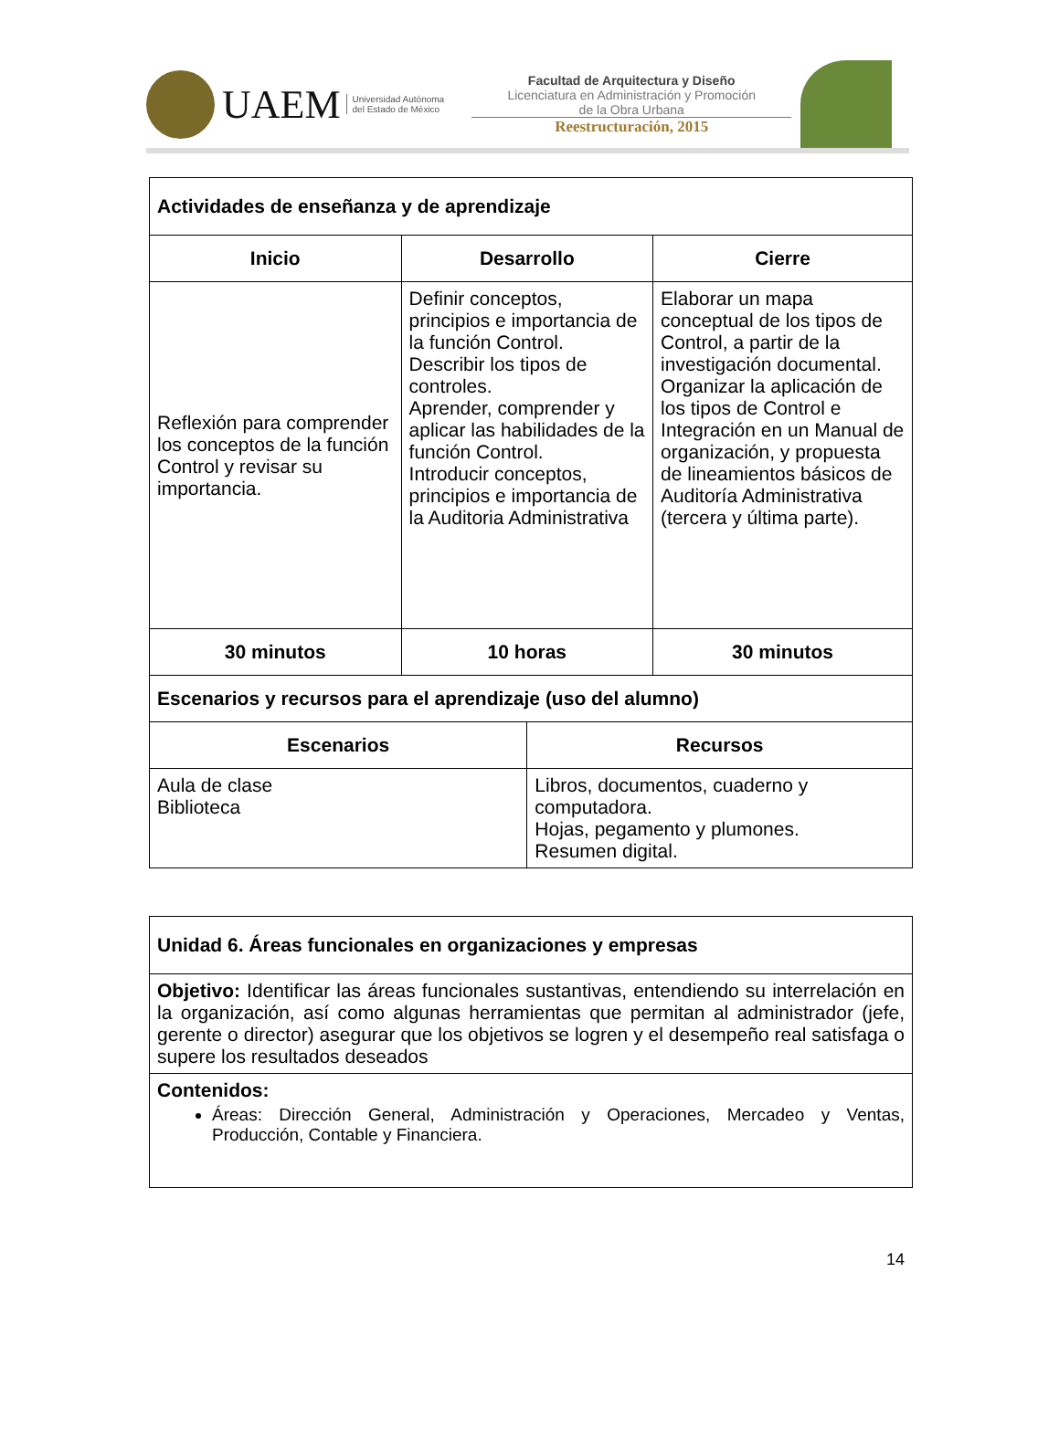UAEM
Universidad Autónoma
del Estado de México
Facultad de Arquitectura y Diseño
Licenciatura en Administración y Promoción
de la Obra Urbana
Reestructuración, 2015
| Actividades de enseñanza y de aprendizaje | | | |
| Inicio | Desarrollo | | Cierre |
| Reflexión para comprender los conceptos de la función Control y revisar su importancia. | Definir conceptos, principios e importancia de la función Control. Describir los tipos de controles. Aprender, comprender y aplicar las habilidades de la función Control. Introducir conceptos, principios e importancia de la Auditoria Administrativa | | Elaborar un mapa conceptual de los tipos de Control, a partir de la investigación documental. Organizar la aplicación de los tipos de Control e Integración en un Manual de organización, y propuesta de lineamientos básicos de Auditoría Administrativa (tercera y última parte). |
| 30 minutos | 10 horas | | 30 minutos |
| Escenarios y recursos para el aprendizaje (uso del alumno) | | | |
| Escenarios | | Recursos | |
| Aula de clase Biblioteca | | Libros, documentos, cuaderno y computadora. Hojas, pegamento y plumones. Resumen digital. | |
| Unidad 6. Áreas funcionales en organizaciones y empresas |
| Objetivo: Identificar las áreas funcionales sustantivas, entendiendo su interrelación en la organización, así como algunas herramientas que permitan al administrador (jefe, gerente o director) asegurar que los objetivos se logren y el desempeño real satisfaga o supere los resultados deseados |
| Contenidos: Áreas: Dirección General, Administración y Operaciones, Mercadeo y Ventas, Producción, Contable y Financiera. |
14